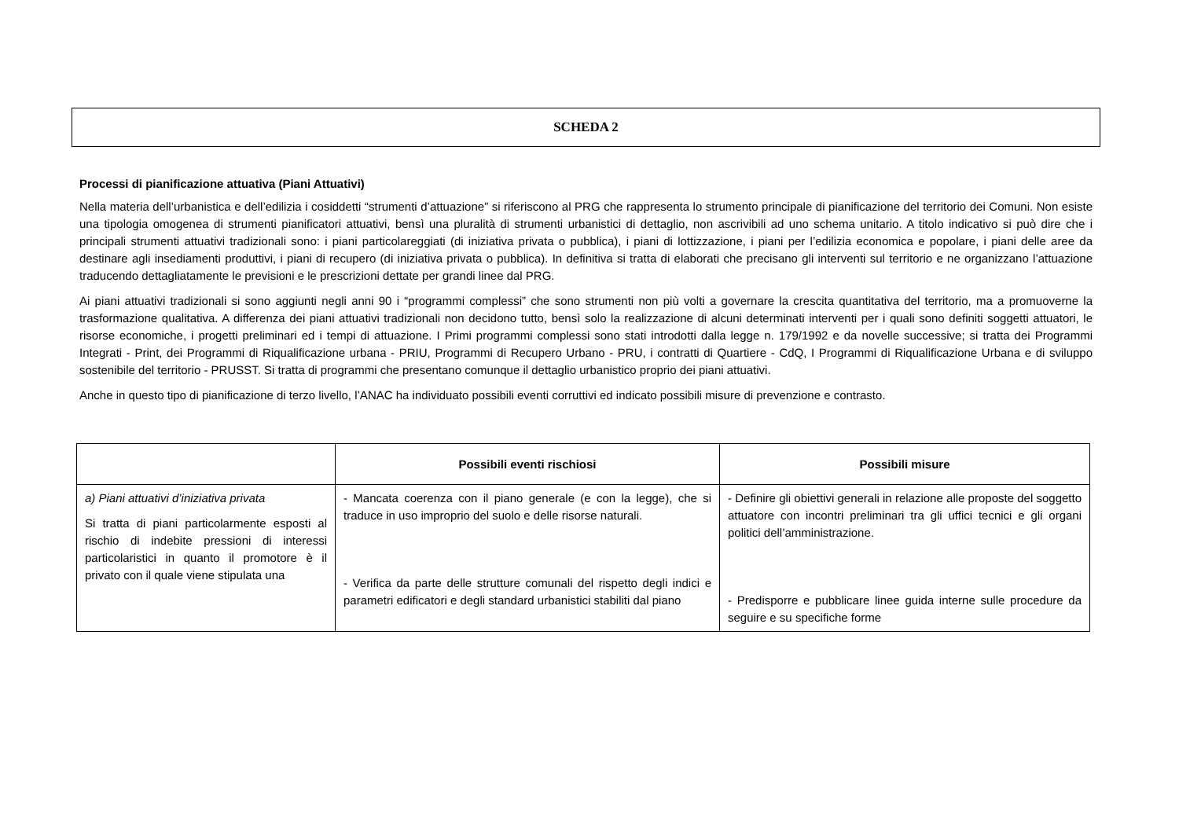SCHEDA 2
Processi di pianificazione attuativa (Piani Attuativi)
Nella materia dell’urbanistica e dell’edilizia i cosiddetti “strumenti d’attuazione” si riferiscono al PRG che rappresenta lo strumento principale di pianificazione del territorio dei Comuni. Non esiste una tipologia omogenea di strumenti pianificatori attuativi, bensì una pluralità di strumenti urbanistici di dettaglio, non ascrivibili ad uno schema unitario. A titolo indicativo si può dire che i principali strumenti attuativi tradizionali sono: i piani particolareggiati (di iniziativa privata o pubblica), i piani di lottizzazione, i piani per l’edilizia economica e popolare, i piani delle aree da destinare agli insediamenti produttivi, i piani di recupero (di iniziativa privata o pubblica). In definitiva si tratta di elaborati che precisano gli interventi sul territorio e ne organizzano l’attuazione traducendo dettagliatamente le previsioni e le prescrizioni dettate per grandi linee dal PRG.
Ai piani attuativi tradizionali si sono aggiunti negli anni 90 i “programmi complessi” che sono strumenti non più volti a governare la crescita quantitativa del territorio, ma a promuoverne la trasformazione qualitativa. A differenza dei piani attuativi tradizionali non decidono tutto, bensì solo la realizzazione di alcuni determinati interventi per i quali sono definiti soggetti attuatori, le risorse economiche, i progetti preliminari ed i tempi di attuazione. I Primi programmi complessi sono stati introdotti dalla legge n. 179/1992 e da novelle successive; si tratta dei Programmi Integrati - Print, dei Programmi di Riqualificazione urbana - PRIU, Programmi di Recupero Urbano - PRU, i contratti di Quartiere - CdQ, I Programmi di Riqualificazione Urbana e di sviluppo sostenibile del territorio - PRUSST. Si tratta di programmi che presentano comunque il dettaglio urbanistico proprio dei piani attuativi.
Anche in questo tipo di pianificazione di terzo livello, l’ANAC ha individuato possibili eventi corruttivi ed indicato possibili misure di prevenzione e contrasto.
| | Possibili eventi rischiosi | Possibili misure |
| --- | --- | --- |
| a) Piani attuativi d’iniziativa privata Si tratta di piani particolarmente esposti al rischio di indebite pressioni di interessi particolaristici in quanto il promotore è il privato con il quale viene stipulata una | - Mancata coerenza con il piano generale (e con la legge), che si traduce in uso improprio del suolo e delle risorse naturali. - Verifica da parte delle strutture comunali del rispetto degli indici e parametri edificatori e degli standard urbanistici stabiliti dal piano | - Definire gli obiettivi generali in relazione alle proposte del soggetto attuatore con incontri preliminari tra gli uffici tecnici e gli organi politici dell’amministrazione. - Predisporre e pubblicare linee guida interne sulle procedure da seguire e su specifiche forme |